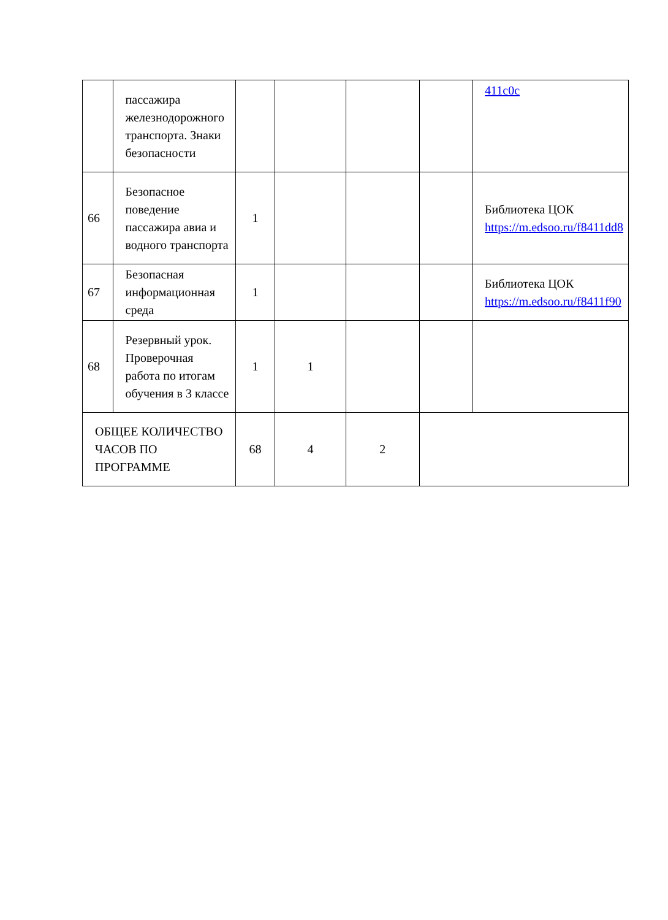| | пассажира железнодорожного транспорта. Знаки безопасности | | | | | 411c0c |
| 66 | Безопасное поведение пассажира авиа и водного транспорта | 1 | | | | Библиотека ЦОК https://m.edsoo.ru/f8411dd8 |
| 67 | Безопасная информационная среда | 1 | | | | Библиотека ЦОК https://m.edsoo.ru/f8411f90 |
| 68 | Резервный урок. Проверочная работа по итогам обучения в 3 классе | 1 | 1 | | | |
| ОБЩЕЕ КОЛИЧЕСТВО ЧАСОВ ПО ПРОГРАММЕ | | 68 | 4 | 2 | | |